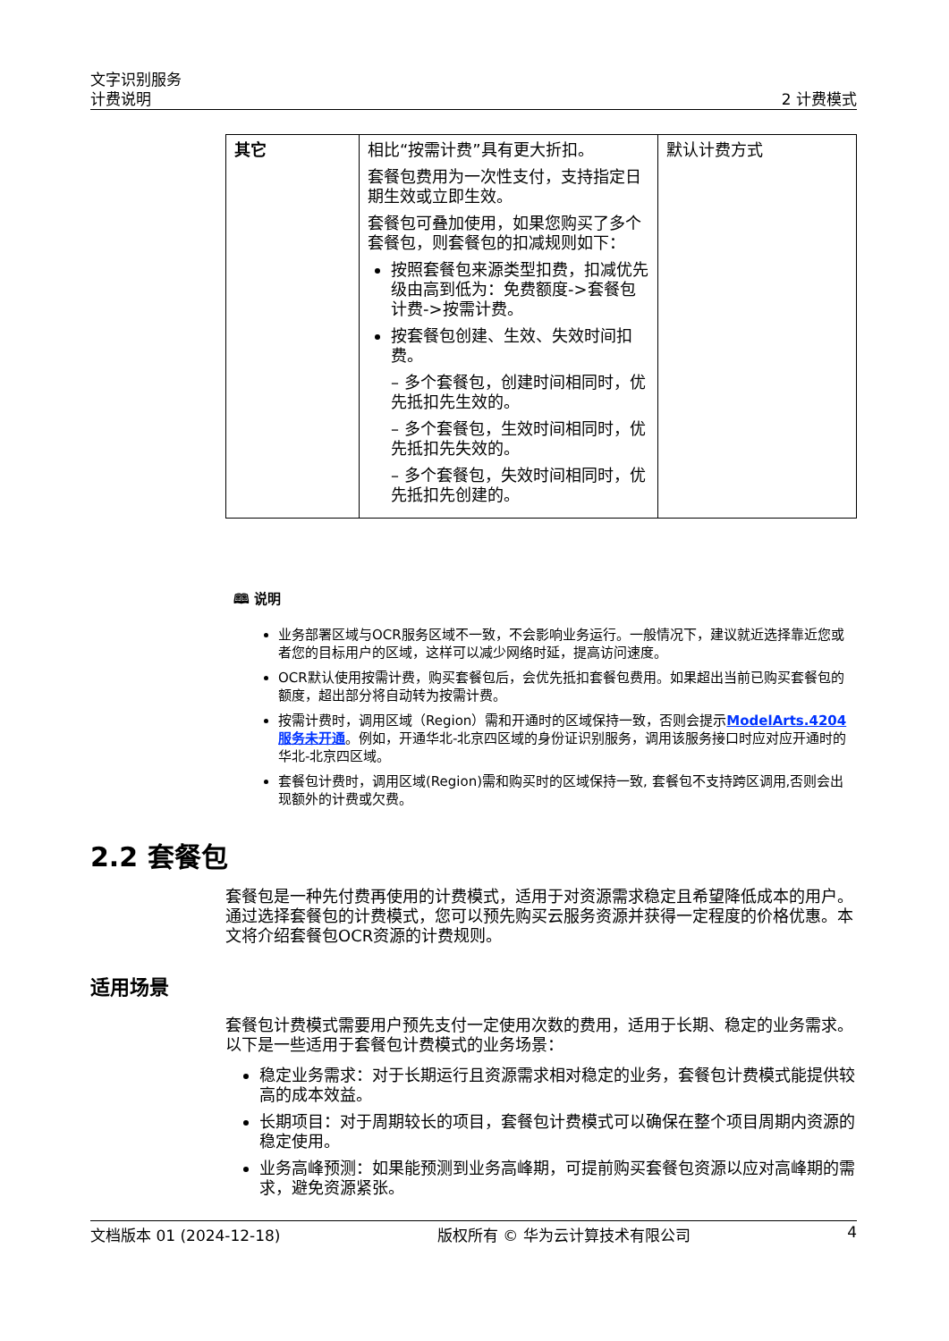文字识别服务
计费说明 2 计费模式
| 其它 | 相比“按需计费”具有更大折扣。 套餐包费用为一次性支付，支持指定日期生效或立即生效。 套餐包可叠加使用，如果您购买了多个套餐包，则套餐包的扣减规则如下： 按照套餐包来源类型扣费，扣减优先级由高到低为：免费额度->套餐包计费->按需计费。 按套餐包创建、生效、失效时间扣费。 – 多个套餐包，创建时间相同时，优先抵扣先生效的。 – 多个套餐包，生效时间相同时，优先抵扣先失效的。 – 多个套餐包，失效时间相同时，优先抵扣先创建的。 | 默认计费方式 |
🕮 说明
业务部署区域与OCR服务区域不一致，不会影响业务运行。一般情况下，建议就近选择靠近您或者您的目标用户的区域，这样可以减少网络时延，提高访问速度。
OCR默认使用按需计费，购买套餐包后，会优先抵扣套餐包费用。如果超出当前已购买套餐包的额度，超出部分将自动转为按需计费。
按需计费时，调用区域（Region）需和开通时的区域保持一致，否则会提示ModelArts.4204服务未开通。例如，开通华北-北京四区域的身份证识别服务，调用该服务接口时应对应开通时的华北-北京四区域。
套餐包计费时，调用区域(Region)需和购买时的区域保持一致, 套餐包不支持跨区调用,否则会出现额外的计费或欠费。
2.2 套餐包
套餐包是一种先付费再使用的计费模式，适用于对资源需求稳定且希望降低成本的用户。通过选择套餐包的计费模式，您可以预先购买云服务资源并获得一定程度的价格优惠。本文将介绍套餐包OCR资源的计费规则。
适用场景
套餐包计费模式需要用户预先支付一定使用次数的费用，适用于长期、稳定的业务需求。以下是一些适用于套餐包计费模式的业务场景：
稳定业务需求：对于长期运行且资源需求相对稳定的业务，套餐包计费模式能提供较高的成本效益。
长期项目：对于周期较长的项目，套餐包计费模式可以确保在整个项目周期内资源的稳定使用。
业务高峰预测：如果能预测到业务高峰期，可提前购买套餐包资源以应对高峰期的需求，避免资源紧张。
文档版本 01 (2024-12-18) 版权所有 © 华为云计算技术有限公司 4